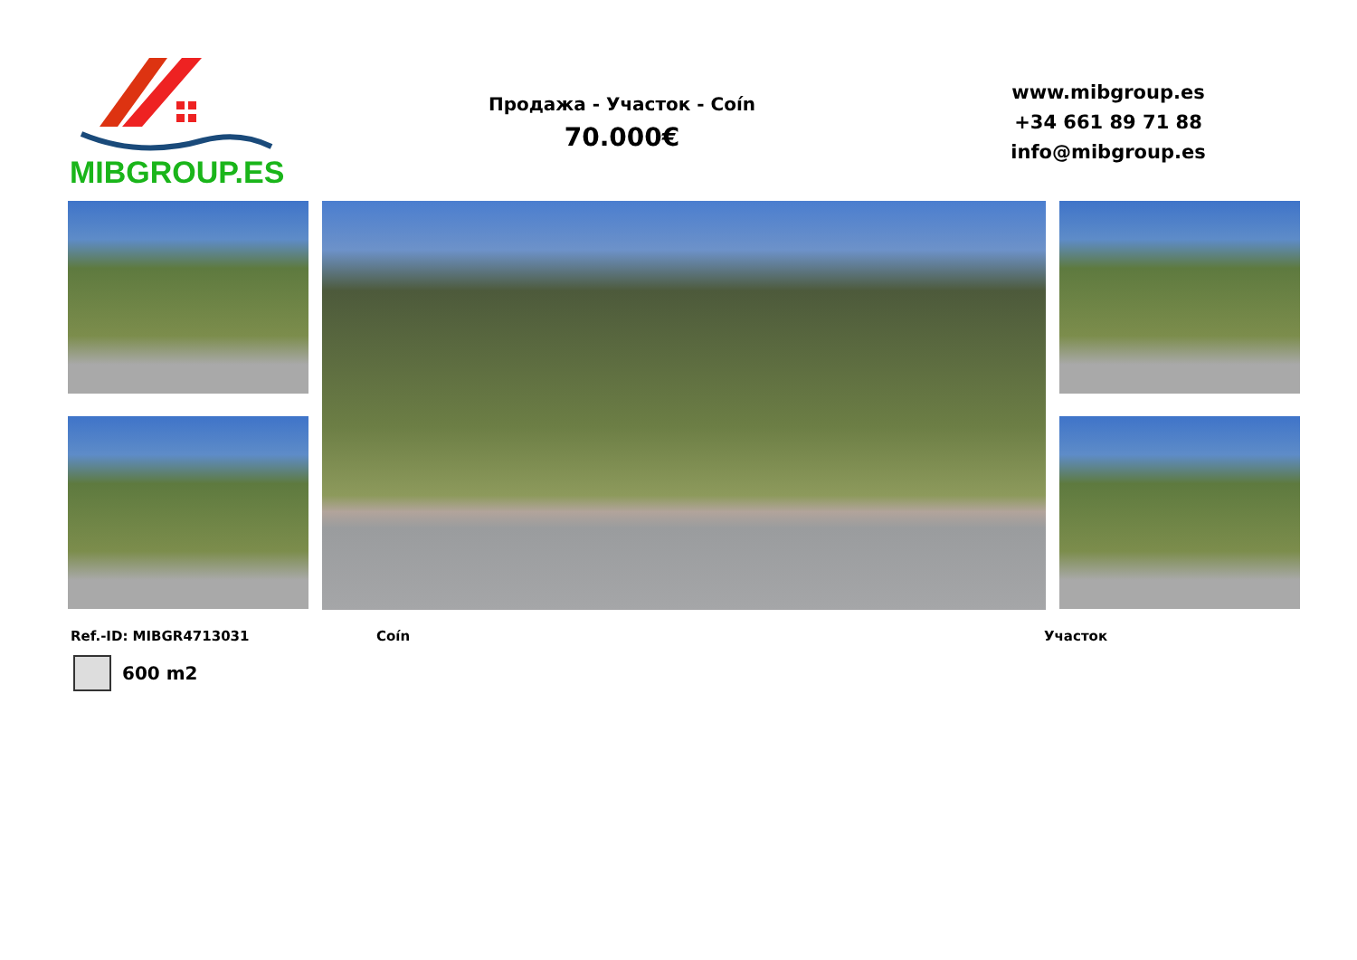MIBGROUP.ES
Продажа - Участок - Coín
70.000€
www.mibgroup.es
+34 661 89 71 88
info@mibgroup.es
Ref.-ID: MIBGR4713031 Coín Участок
600 m2